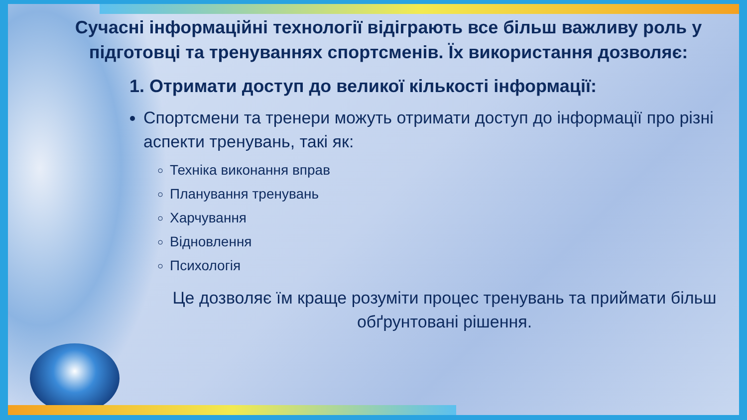Сучасні інформаційні технології відіграють все більш важливу роль у підготовці та тренуваннях спортсменів. Їх використання дозволяє:
1. Отримати доступ до великої кількості інформації:
Спортсмени та тренери можуть отримати доступ до інформації про різні аспекти тренувань, такі як:
Техніка виконання вправ
Планування тренувань
Харчування
Відновлення
Психологія
Це дозволяє їм краще розуміти процес тренувань та приймати більш обґрунтовані рішення.